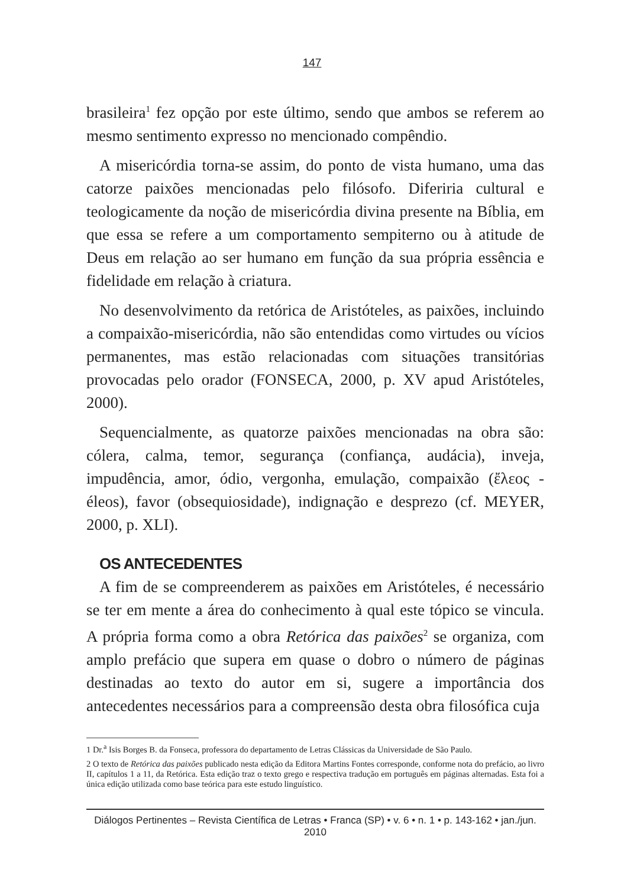147
brasileira<sup>1</sup> fez opção por este último, sendo que ambos se referem ao mesmo sentimento expresso no mencionado compêndio.
A misericórdia torna-se assim, do ponto de vista humano, uma das catorze paixões mencionadas pelo filósofo. Diferiria cultural e teologicamente da noção de misericórdia divina presente na Bíblia, em que essa se refere a um comportamento sempiterno ou à atitude de Deus em relação ao ser humano em função da sua própria essência e fidelidade em relação à criatura.
No desenvolvimento da retórica de Aristóteles, as paixões, incluindo a compaixão-misericórdia, não são entendidas como virtudes ou vícios permanentes, mas estão relacionadas com situações transitórias provocadas pelo orador (FONSECA, 2000, p. XV apud Aristóteles, 2000).
Sequencialmente, as quatorze paixões mencionadas na obra são: cólera, calma, temor, segurança (confiança, audácia), inveja, impudência, amor, ódio, vergonha, emulação, compaixão (ἔλεος - éleos), favor (obsequiosidade), indignação e desprezo (cf. MEYER, 2000, p. XLI).
OS ANTECEDENTES
A fim de se compreenderem as paixões em Aristóteles, é necessário se ter em mente a área do conhecimento à qual este tópico se vincula. A própria forma como a obra Retórica das paixões<sup>2</sup> se organiza, com amplo prefácio que supera em quase o dobro o número de páginas destinadas ao texto do autor em si, sugere a importância dos antecedentes necessários para a compreensão desta obra filosófica cuja
1 Dr.<sup>a</sup> Isis Borges B. da Fonseca, professora do departamento de Letras Clássicas da Universidade de São Paulo.
2 O texto de Retórica das paixões publicado nesta edição da Editora Martins Fontes corresponde, conforme nota do prefácio, ao livro II, capítulos 1 a 11, da Retórica. Esta edição traz o texto grego e respectiva tradução em português em páginas alternadas. Esta foi a única edição utilizada como base teórica para este estudo linguístico.
Diálogos Pertinentes – Revista Científica de Letras • Franca (SP) • v. 6 • n. 1 • p. 143-162 • jan./jun. 2010